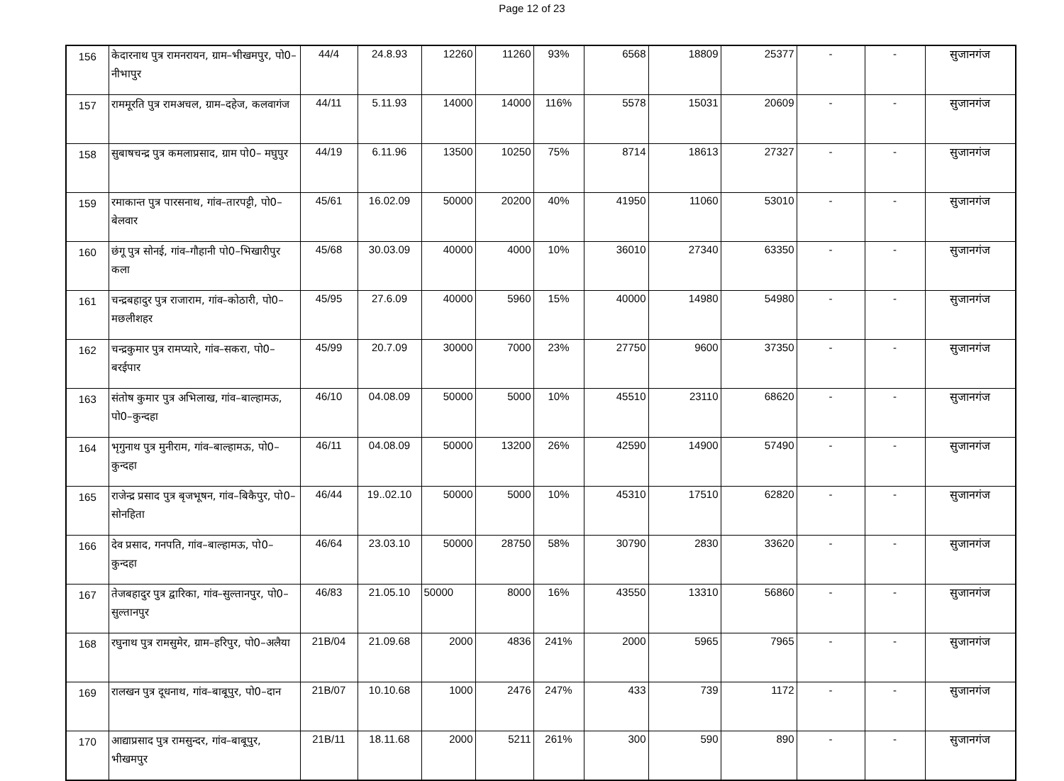Page 12 of 23
| 156 | केदारनाथ पुत्र रामनरायन, ग्राम–भीखमपुर, पो0–नीभापुर | 44/4 | 24.8.93 | 12260 | 11260 | 93% | 6568 | 18809 | 25377 | - | - | सुजानगंज |
| 157 | राममूरति पुत्र रामअचल, ग्राम–दहेज, कलवागंज | 44/11 | 5.11.93 | 14000 | 14000 | 116% | 5578 | 15031 | 20609 | - | - | सुजानगंज |
| 158 | सुबाषचन्द्र पुत्र कमलाप्रसाद, ग्राम पो0– मघुपुर | 44/19 | 6.11.96 | 13500 | 10250 | 75% | 8714 | 18613 | 27327 | - | - | सुजानगंज |
| 159 | रमाकान्त पुत्र पारसनाथ, गांव–तारपट्टी, पो0–बेलवार | 45/61 | 16.02.09 | 50000 | 20200 | 40% | 41950 | 11060 | 53010 | - | - | सुजानगंज |
| 160 | छंगू पुत्र सोनई, गांव–गौहानी पो0–भिखारीपुर कला | 45/68 | 30.03.09 | 40000 | 4000 | 10% | 36010 | 27340 | 63350 | - | - | सुजानगंज |
| 161 | चन्द्रबहादुर पुत्र राजाराम, गांव–कोठारी, पो0–मछलीशहर | 45/95 | 27.6.09 | 40000 | 5960 | 15% | 40000 | 14980 | 54980 | - | - | सुजानगंज |
| 162 | चन्द्रकुमार पुत्र रामप्यारे, गांव–सकरा, पो0–बरईपार | 45/99 | 20.7.09 | 30000 | 7000 | 23% | 27750 | 9600 | 37350 | - | - | सुजानगंज |
| 163 | संतोष कुमार पुत्र अभिलाख, गांव–बाल्हामऊ, पो0–कुन्दहा | 46/10 | 04.08.09 | 50000 | 5000 | 10% | 45510 | 23110 | 68620 | - | - | सुजानगंज |
| 164 | भृगुनाथ पुत्र मुनीराम, गांव–बाल्हामऊ, पो0–कुन्दहा | 46/11 | 04.08.09 | 50000 | 13200 | 26% | 42590 | 14900 | 57490 | - | - | सुजानगंज |
| 165 | राजेन्द्र प्रसाद पुत्र बृजभूषन, गांव–बिकैपुर, पो0–सोनहिता | 46/44 | 19..02.10 | 50000 | 5000 | 10% | 45310 | 17510 | 62820 | - | - | सुजानगंज |
| 166 | देव प्रसाद, गनपति, गांव–बाल्हामऊ, पो0–कुन्दहा | 46/64 | 23.03.10 | 50000 | 28750 | 58% | 30790 | 2830 | 33620 | - | - | सुजानगंज |
| 167 | तेजबहादुर पुत्र द्वारिका, गांव–सुल्तानपुर, पो0–सुल्तानपुर | 46/83 | 21.05.10 | 50000 | 8000 | 16% | 43550 | 13310 | 56860 | - | - | सुजानगंज |
| 168 | रघुनाथ पुत्र रामसुमेर, ग्राम–हरिपुर, पो0–अलैया | 21B/04 | 21.09.68 | 2000 | 4836 | 241% | 2000 | 5965 | 7965 | - | - | सुजानगंज |
| 169 | रालखन पुत्र दूधनाथ, गांव–बाबूपुर, पो0–दान | 21B/07 | 10.10.68 | 1000 | 2476 | 247% | 433 | 739 | 1172 | - | - | सुजानगंज |
| 170 | आद्याप्रसाद पुत्र रामसुन्दर, गांव–बाबूपुर, भीखमपुर | 21B/11 | 18.11.68 | 2000 | 5211 | 261% | 300 | 590 | 890 | - | - | सुजानगंज |